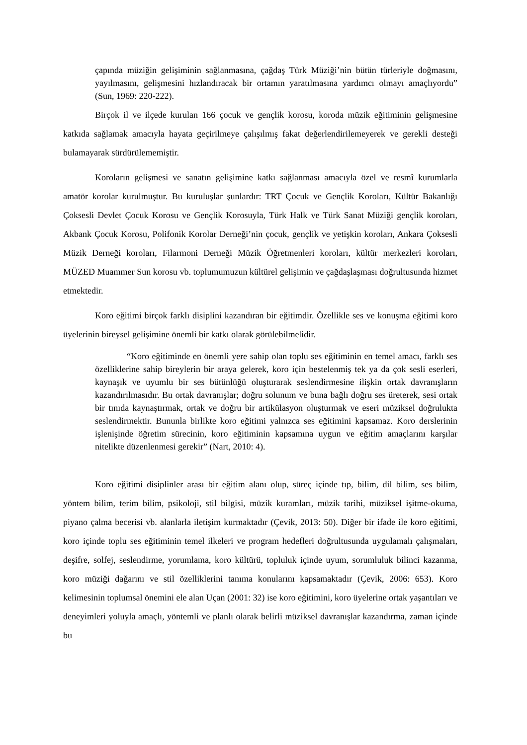çapında müziğin gelişiminin sağlanmasına, çağdaş Türk Müziği’nin bütün türleriyle doğmasını, yayılmasını, gelişmesini hızlandıracak bir ortamın yaratılmasına yardımcı olmayı amaçlıyordu” (Sun, 1969: 220-222).
Birçok il ve ilçede kurulan 166 çocuk ve gençlik korosu, koroda müzik eğitiminin gelişmesine katkıda sağlamak amacıyla hayata geçirilmeye çalışılmış fakat değerlendirilemeyerek ve gerekli desteği bulamayarak sürdürülememiştir.
Koroların gelişmesi ve sanatın gelişimine katkı sağlanması amacıyla özel ve resmî kurumlarla amatör korolar kurulmuştur. Bu kuruluşlar şunlardır: TRT Çocuk ve Gençlik Koroları, Kültür Bakanlığı Çoksesli Devlet Çocuk Korosu ve Gençlik Korosuyla, Türk Halk ve Türk Sanat Müziği gençlik koroları, Akbank Çocuk Korosu, Polifonik Korolar Derneği’nin çocuk, gençlik ve yetişkin koroları, Ankara Çoksesli Müzik Derneği koroları, Filarmoni Derneği Müzik Öğretmenleri koroları, kültür merkezleri koroları, MÜZED Muammer Sun korosu vb. toplumumuzun kültürel gelişimin ve çağdaşlaşması doğrultusunda hizmet etmektedir.
Koro eğitimi birçok farklı disiplini kazandıran bir eğitimdir. Özellikle ses ve konuşma eğitimi koro üyelerinin bireysel gelişimine önemli bir katkı olarak görülebilmelidir.
“Koro eğitiminde en önemli yere sahip olan toplu ses eğitiminin en temel amacı, farklı ses özelliklerine sahip bireylerin bir araya gelerek, koro için bestelenmiş tek ya da çok sesli eserleri, kaynaşık ve uyumlu bir ses bütünlüğü oluşturarak seslendirmesine ilişkin ortak davranışların kazandırılmasıdır. Bu ortak davranışlar; doğru solunum ve buna bağlı doğru ses üreterek, sesi ortak bir tınıda kaynaştırmak, ortak ve doğru bir artikülasyon oluşturmak ve eseri müziksel doğrulukta seslendirmektir. Bununla birlikte koro eğitimi yalnızca ses eğitimini kapsamaz. Koro derslerinin işlenişinde öğretim sürecinin, koro eğitiminin kapsamına uygun ve eğitim amaçlarını karşılar nitelikte düzenlenmesi gerekir” (Nart, 2010: 4).
Koro eğitimi disiplinler arası bir eğitim alanı olup, süreç içinde tıp, bilim, dil bilim, ses bilim, yöntem bilim, terim bilim, psikoloji, stil bilgisi, müzik kuramları, müzik tarihi, müziksel işitme-okuma, piyano çalma becerisi vb. alanlarla iletişim kurmaktadır (Çevik, 2013: 50). Diğer bir ifade ile koro eğitimi, koro içinde toplu ses eğitiminin temel ilkeleri ve program hedefleri doğrultusunda uygulamalı çalışmaları, deşifre, solfej, seslendirme, yorumlama, koro kültürü, topluluk içinde uyum, sorumluluk bilinci kazanma, koro müziği dağarını ve stil özelliklerini tanıma konularını kapsamaktadır (Çevik, 2006: 653). Koro kelimesinin toplumsal önemini ele alan Uçan (2001: 32) ise koro eğitimini, koro üyelerine ortak yaşantıları ve deneyimleri yoluyla amaçlı, yöntemli ve planlı olarak belirli müziksel davranışlar kazandırma, zaman içinde bu